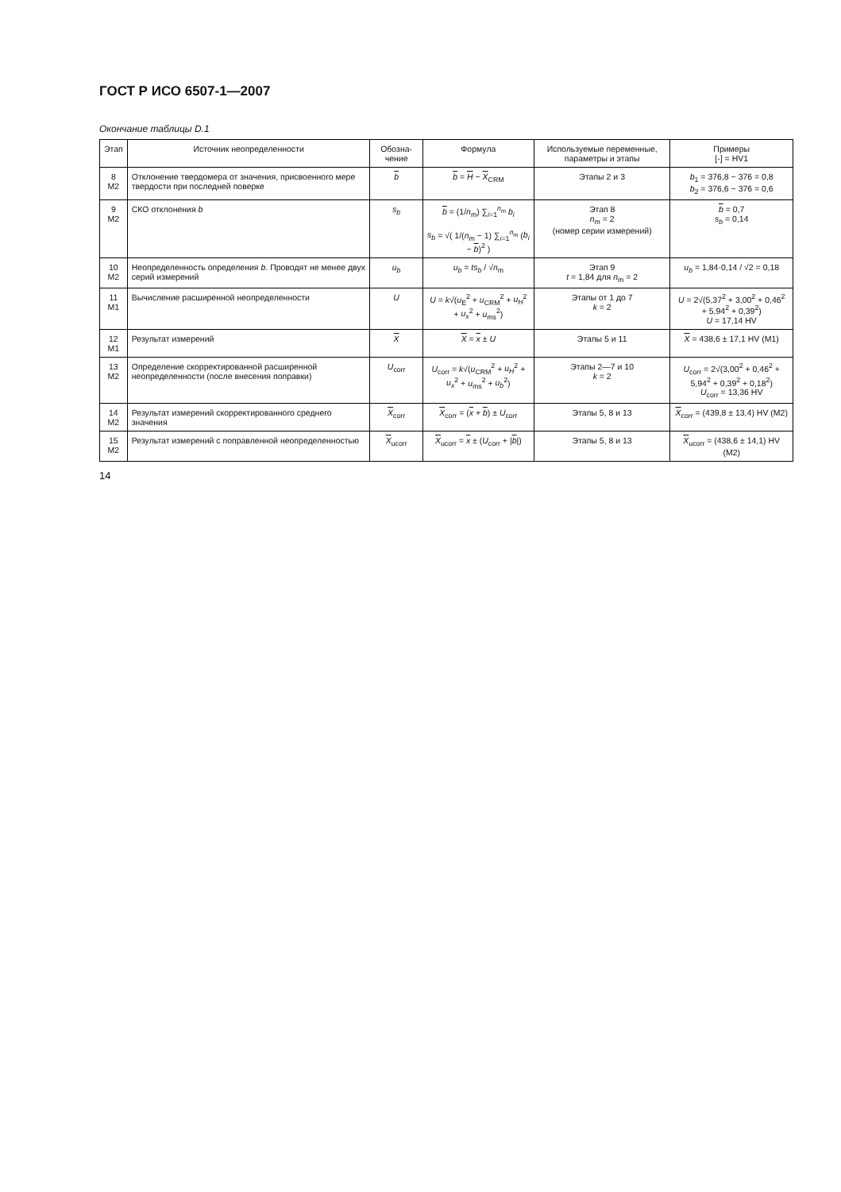ГОСТ Р ИСО 6507-1—2007
Окончание таблицы D.1
| Этап | Источник неопределенности | Обозна-чение | Формула | Используемые переменные, параметры и этапы | Примеры [-] = HV1 |
| --- | --- | --- | --- | --- | --- |
| 8 M2 | Отклонение твердомера от значения, присвоенного мере твердости при последней поверке | b | b = H − X<sub>CRM</sub> | Этапы 2 и 3 | b<sub>1</sub> = 376,8 − 376 = 0,8 b<sub>2</sub> = 376,6 − 376 = 0,6 |
| 9 M2 | СКО отклонения b | s<sub>b</sub> | b = (1/ n<sub>m</sub>) ∑<sub>i=1</sub><sup>n<sub>m</sub></sup> b<sub>i</sub> s<sub>b</sub> = √( 1/( n<sub>m</sub> − 1) ∑<sub>i=1</sub><sup>n<sub>m</sub></sup> ( b<sub>i</sub> − b )<sup>2</sup> ) | Этап 8 n<sub>m</sub> = 2 (номер серии измерений) | b = 0,7 s<sub>b</sub> = 0,14 |
| 10 M2 | Неопределенность определения b . Проводят не менее двух серий измерений | u<sub>b</sub> | u<sub>b</sub> = ts<sub>b</sub> / √ n<sub>m</sub> | Этап 9 t = 1,84 для n<sub>m</sub> = 2 | u<sub>b</sub> = 1,84·0,14 / √2 = 0,18 |
| 11 M1 | Вычисление расширенной неопределенности | U | U = k √( u<sub>E</sub><sup>2</sup> + u<sub>CRM</sub><sup>2</sup> + u<sub>H</sub><sup>2</sup> + u<sub>x</sub><sup>2</sup> + u<sub>ms</sub><sup>2</sup>) | Этапы от 1 до 7 k = 2 | U = 2√(5,37<sup>2</sup> + 3,00<sup>2</sup> + 0,46<sup>2</sup> + 5,94<sup>2</sup> + 0,39<sup>2</sup>) U = 17,14 HV |
| 12 M1 | Результат измерений | X | X = x ± U | Этапы 5 и 11 | X = 438,6 ± 17,1 HV (M1) |
| 13 M2 | Определение скорректированной расширенной неопределенности (после внесения поправки) | U<sub>corr</sub> | U<sub>corr</sub> = k √( u<sub>CRM</sub><sup>2</sup> + u<sub>H</sub><sup>2</sup> + u<sub>x</sub><sup>2</sup> + u<sub>ms</sub><sup>2</sup> + u<sub>b</sub><sup>2</sup>) | Этапы 2—7 и 10 k = 2 | U<sub>corr</sub> = 2√(3,00<sup>2</sup> + 0,46<sup>2</sup> + 5,94<sup>2</sup> + 0,39<sup>2</sup> + 0,18<sup>2</sup>) U<sub>corr</sub> = 13,36 HV |
| 14 M2 | Результат измерений скорректированного среднего значения | X<sub>corr</sub> | X<sub>corr</sub> = ( x + b ) ± U<sub>corr</sub> | Этапы 5, 8 и 13 | X<sub>corr</sub> = (439,8 ± 13,4) HV (M2) |
| 15 M2 | Результат измерений с поправленной неопределенностью | X<sub>ucorr</sub> | X<sub>ucorr</sub> = x ± ( U<sub>corr</sub> + / b /) | Этапы 5, 8 и 13 | X<sub>ucorr</sub> = (438,6 ± 14,1) HV (M2) |
14